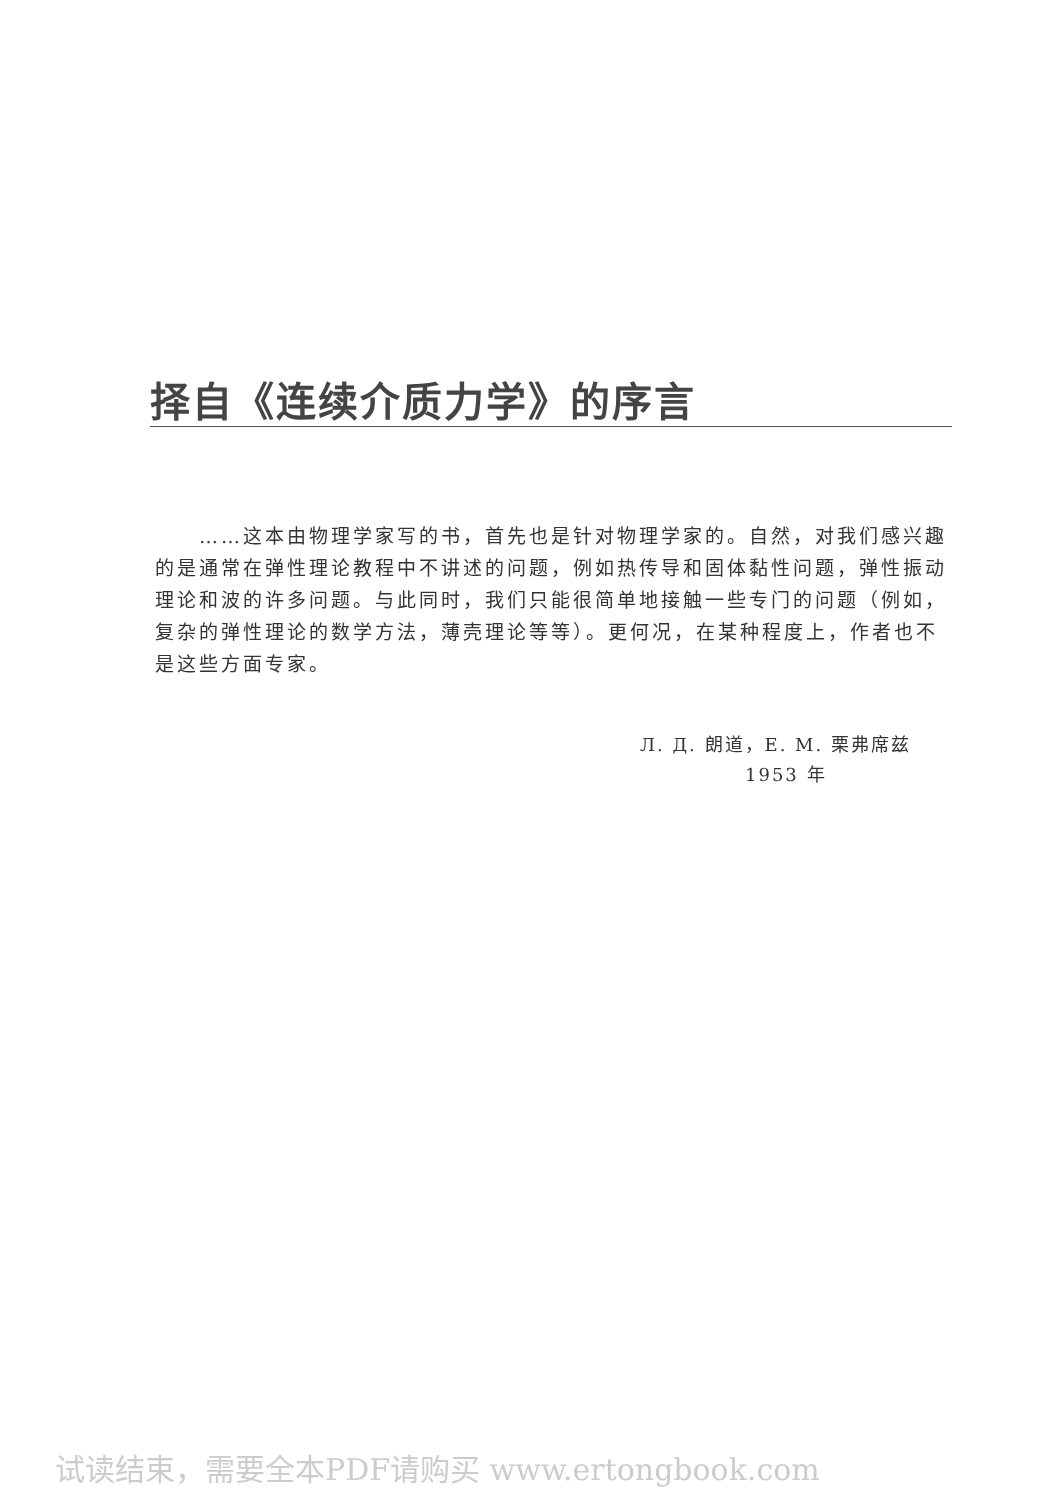择自《连续介质力学》的序言
……这本由物理学家写的书，首先也是针对物理学家的。自然，对我们感兴趣的是通常在弹性理论教程中不讲述的问题，例如热传导和固体黏性问题，弹性振动理论和波的许多问题。与此同时，我们只能很简单地接触一些专门的问题（例如，复杂的弹性理论的数学方法，薄壳理论等等）。更何况，在某种程度上，作者也不是这些方面专家。
Л. Д. 朗道，E. M. 栗弗席兹
1953 年
试读结束，需要全本PDF请购买 www.ertongbook.com